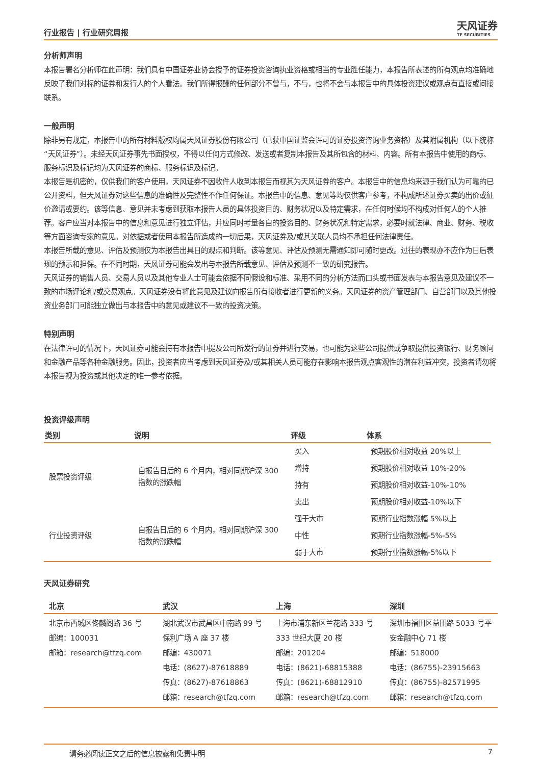行业报告 | 行业研究周报 天风证券
TF SECURITIES
分析师声明
本报告署名分析师在此声明：我们具有中国证券业协会授予的证券投资咨询执业资格或相当的专业胜任能力，本报告所表述的所有观点均准确地反映了我们对标的证券和发行人的个人看法。我们所得报酬的任何部分不曾与，不与，也将不会与本报告中的具体投资建议或观点有直接或间接联系。
一般声明
除非另有规定，本报告中的所有材料版权均属天风证券股份有限公司（已获中国证监会许可的证券投资咨询业务资格）及其附属机构（以下统称“天风证券”）。未经天风证券事先书面授权，不得以任何方式修改、发送或者复制本报告及其所包含的材料、内容。所有本报告中使用的商标、服务标识及标记均为天风证券的商标、服务标识及标记。
本报告是机密的，仅供我们的客户使用，天风证券不因收件人收到本报告而视其为天风证券的客户。本报告中的信息均来源于我们认为可靠的已公开资料，但天风证券对这些信息的准确性及完整性不作任何保证。本报告中的信息、意见等均仅供客户参考，不构成所述证券买卖的出价或征价邀请或要约。该等信息、意见并未考虑到获取本报告人员的具体投资目的、财务状况以及特定需求，在任何时候均不构成对任何人的个人推荐。客户应当对本报告中的信息和意见进行独立评估，并应同时考量各自的投资目的、财务状况和特定需求，必要时就法律、商业、财务、税收等方面咨询专家的意见。对依据或者使用本报告所造成的一切后果，天风证券及/或其关联人员均不承担任何法律责任。
本报告所载的意见、评估及预测仅为本报告出具日的观点和判断。该等意见、评估及预测无需通知即可随时更改。过往的表现亦不应作为日后表现的预示和担保。在不同时期，天风证券可能会发出与本报告所载意见、评估及预测不一致的研究报告。
天风证券的销售人员、交易人员以及其他专业人士可能会依据不同假设和标准、采用不同的分析方法而口头或书面发表与本报告意见及建议不一致的市场评论和/或交易观点。天风证券没有将此意见及建议向报告所有接收者进行更新的义务。天风证券的资产管理部门、自营部门以及其他投资业务部门可能独立做出与本报告中的意见或建议不一致的投资决策。
特别声明
在法律许可的情况下，天风证券可能会持有本报告中提及公司所发行的证券并进行交易，也可能为这些公司提供或争取提供投资银行、财务顾问和金融产品等各种金融服务。因此，投资者应当考虑到天风证券及/或其相关人员可能存在影响本报告观点客观性的潜在利益冲突，投资者请勿将本报告视为投资或其他决定的唯一参考依据。
投资评级声明
| 类别 | 说明 | 评级 | 体系 |
| --- | --- | --- | --- |
| 股票投资评级 | 自报告日后的 6 个月内，相对同期沪深 300 指数的涨跌幅 | 买入 | 预期股价相对收益 20%以上 |
| | | 增持 | 预期股价相对收益 10%-20% |
| | | 持有 | 预期股价相对收益-10%-10% |
| | | 卖出 | 预期股价相对收益-10%以下 |
| 行业投资评级 | 自报告日后的 6 个月内，相对同期沪深 300 指数的涨跌幅 | 强于大市 | 预期行业指数涨幅 5%以上 |
| | | 中性 | 预期行业指数涨幅-5%-5% |
| | | 弱于大市 | 预期行业指数涨幅-5%以下 |
天风证券研究
| 北京 | 武汉 | 上海 | 深圳 |
| --- | --- | --- | --- |
| 北京市西城区佟麟阁路 36 号 邮编：100031 邮箱：research@tfzq.com | 湖北武汉市武昌区中南路 99 号保利广场 A 座 37 楼 邮编：430071 电话：(8627)-87618889 传真：(8627)-87618863 邮箱：research@tfzq.com | 上海市浦东新区兰花路 333 号 333 世纪大厦 20 楼 邮编：201204 电话：(8621)-68815388 传真：(8621)-68812910 邮箱：research@tfzq.com | 深圳市福田区益田路 5033 号平安金融中心 71 楼 邮编：518000 电话：(86755)-23915663 传真：(86755)-82571995 邮箱：research@tfzq.com |
请务必阅读正文之后的信息披露和免责申明 7